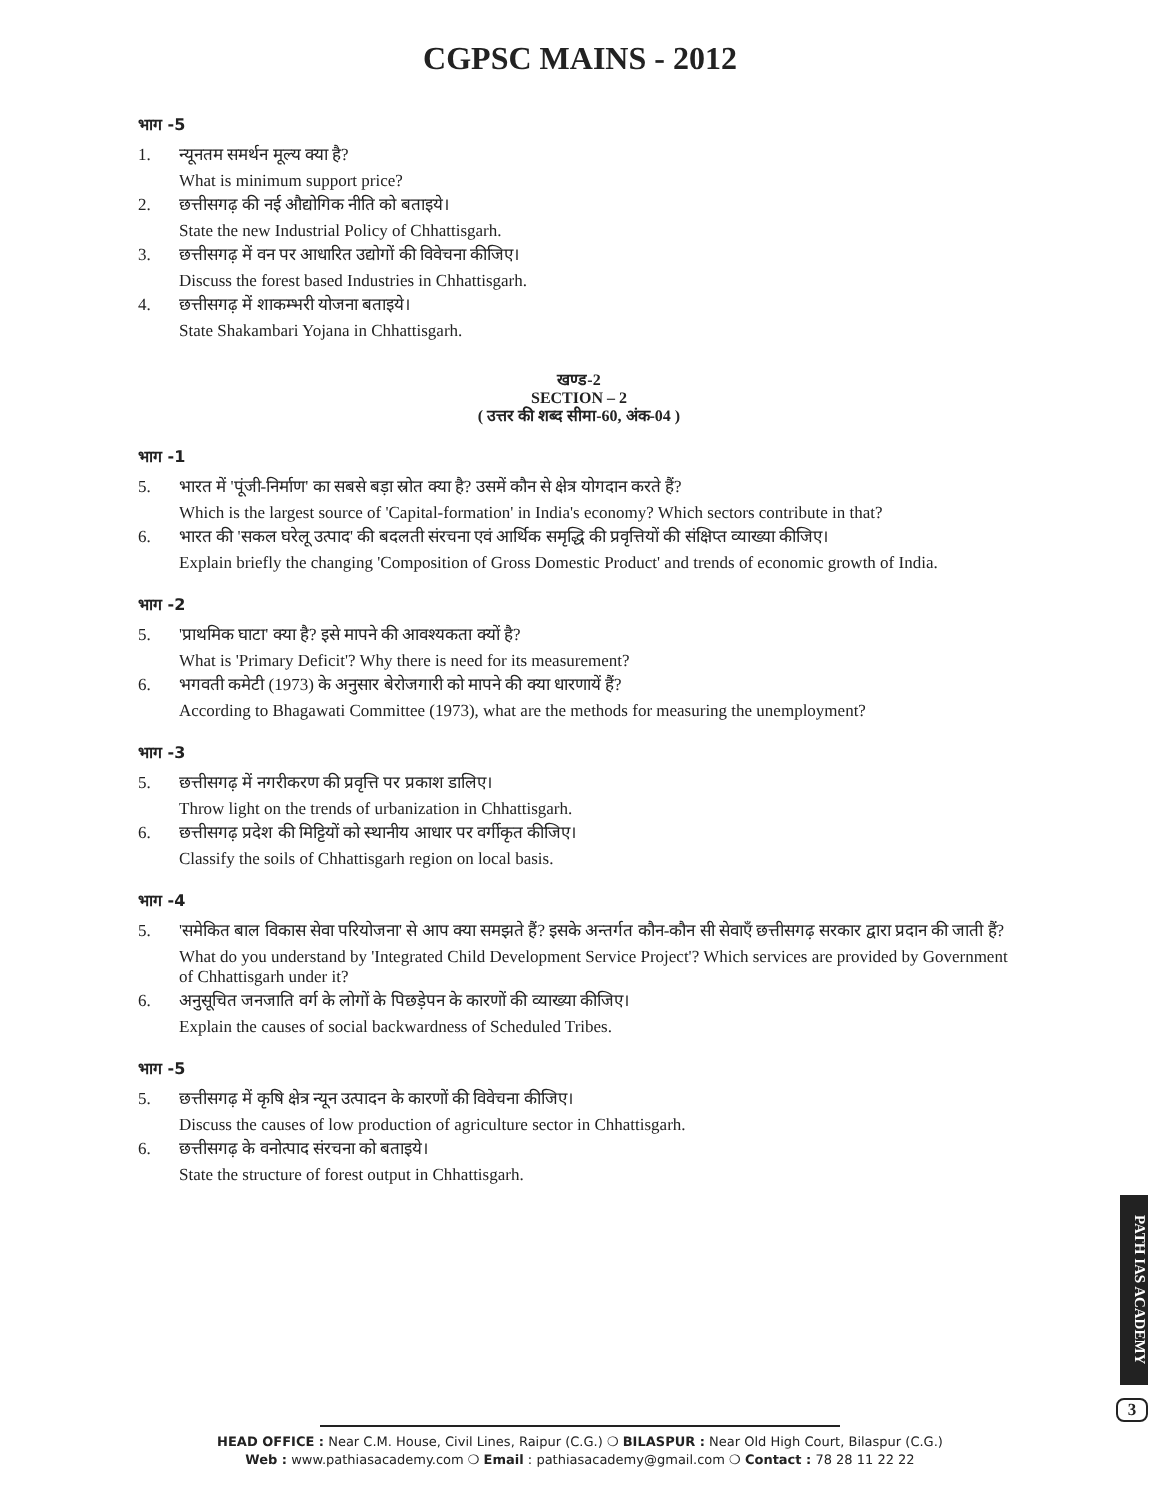CGPSC MAINS - 2012
भाग -5
1. न्यूनतम समर्थन मूल्य क्या है?
What is minimum support price?
2. छत्तीसगढ़ की नई औद्योगिक नीति को बताइये।
State the new Industrial Policy of Chhattisgarh.
3. छत्तीसगढ़ में वन पर आधारित उद्योगों की विवेचना कीजिए।
Discuss the forest based Industries in Chhattisgarh.
4. छत्तीसगढ़ में शाकम्भरी योजना बताइये।
State Shakambari Yojana in Chhattisgarh.
खण्ड-2
SECTION – 2
( उत्तर की शब्द सीमा-60, अंक-04 )
भाग -1
5. भारत में 'पूंजी-निर्माण' का सबसे बड़ा स्रोत क्या है? उसमें कौन से क्षेत्र योगदान करते हैं?
Which is the largest source of 'Capital-formation' in India's economy? Which sectors contribute in that?
6. भारत की 'सकल घरेलू उत्पाद' की बदलती संरचना एवं आर्थिक समृद्धि की प्रवृत्तियों की संक्षिप्त व्याख्या कीजिए।
Explain briefly the changing 'Composition of Gross Domestic Product' and trends of economic growth of India.
भाग -2
5. 'प्राथमिक घाटा' क्या है? इसे मापने की आवश्यकता क्यों है?
What is 'Primary Deficit'? Why there is need for its measurement?
6. भगवती कमेटी (1973) के अनुसार बेरोजगारी को मापने की क्या धारणायें हैं?
According to Bhagawati Committee (1973), what are the methods for measuring the unemployment?
भाग -3
5. छत्तीसगढ़ में नगरीकरण की प्रवृत्ति पर प्रकाश डालिए।
Throw light on the trends of urbanization in Chhattisgarh.
6. छत्तीसगढ़ प्रदेश की मिट्टियों को स्थानीय आधार पर वर्गीकृत कीजिए।
Classify the soils of Chhattisgarh region on local basis.
भाग -4
5. 'समेकित बाल विकास सेवा परियोजना' से आप क्या समझते हैं? इसके अन्तर्गत कौन-कौन सी सेवाएँ छत्तीसगढ़ सरकार द्वारा प्रदान की जाती हैं?
What do you understand by 'Integrated Child Development Service Project'? Which services are provided by Government of Chhattisgarh under it?
6. अनुसूचित जनजाति वर्ग के लोगों के पिछड़ेपन के कारणों की व्याख्या कीजिए।
Explain the causes of social backwardness of Scheduled Tribes.
भाग -5
5. छत्तीसगढ़ में कृषि क्षेत्र न्यून उत्पादन के कारणों की विवेचना कीजिए।
Discuss the causes of low production of agriculture sector in Chhattisgarh.
6. छत्तीसगढ़ के वनोत्पाद संरचना को बताइये।
State the structure of forest output in Chhattisgarh.
PATH IAS ACADEMY
3
HEAD OFFICE : Near C.M. House, Civil Lines, Raipur (C.G.) ❍ BILASPUR : Near Old High Court, Bilaspur (C.G.)
Web : www.pathiasacademy.com ❍ Email : pathiasacademy@gmail.com ❍ Contact : 78 28 11 22 22